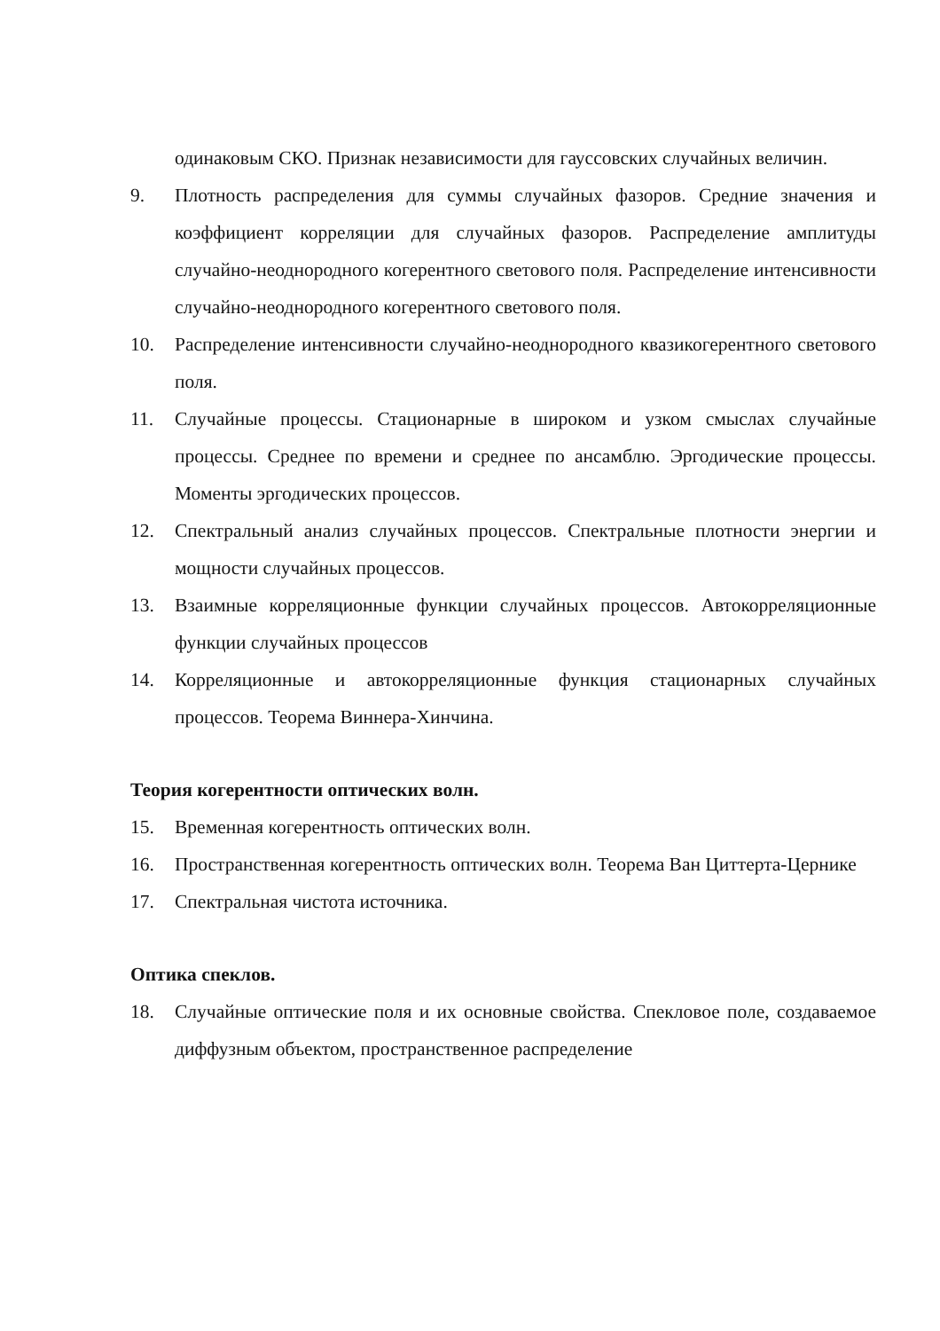одинаковым СКО. Признак независимости для гауссовских случайных величин.
9. Плотность распределения для суммы случайных фазоров. Средние значения и коэффициент корреляции для случайных фазоров. Распределение амплитуды случайно-неоднородного когерентного светового поля. Распределение интенсивности случайно-неоднородного когерентного светового поля.
10. Распределение интенсивности случайно-неоднородного квазикогерентного светового поля.
11. Случайные процессы. Стационарные в широком и узком смыслах случайные процессы. Среднее по времени и среднее по ансамблю. Эргодические процессы. Моменты эргодических процессов.
12. Спектральный анализ случайных процессов. Спектральные плотности энергии и мощности случайных процессов.
13. Взаимные корреляционные функции случайных процессов. Автокорреляционные функции случайных процессов
14. Корреляционные и автокорреляционные функция стационарных случайных процессов. Теорема Виннера-Хинчина.
Теория когерентности оптических волн.
15. Временная когерентность оптических волн.
16. Пространственная когерентность оптических волн. Теорема Ван Циттерта-Цернике
17. Спектральная чистота источника.
Оптика спеклов.
18. Случайные оптические поля и их основные свойства. Спекловое поле, создаваемое диффузным объектом, пространственное распределение